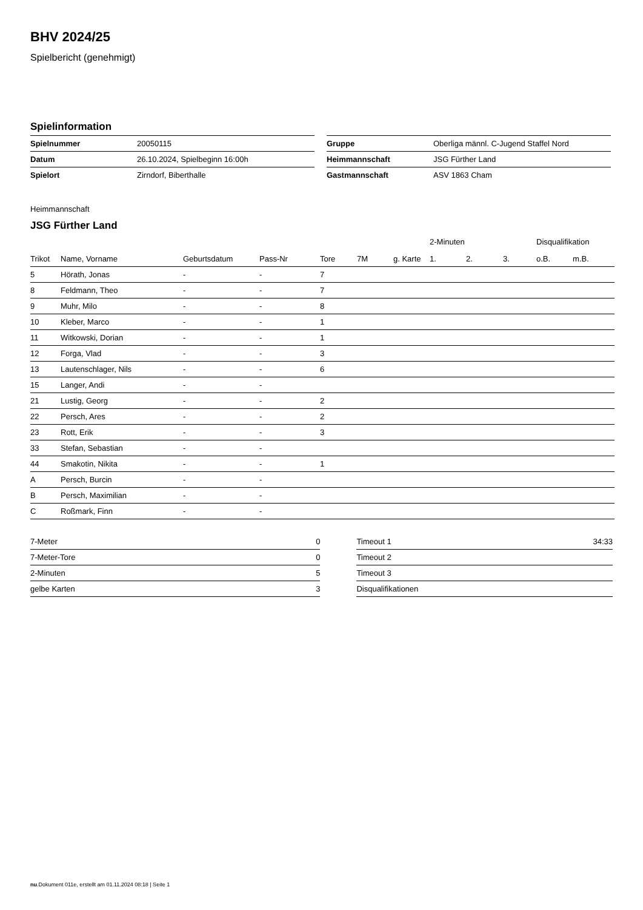BHV 2024/25
Spielbericht (genehmigt)
Spielinformation
| Spielnummer | 20050115 |
| Datum | 26.10.2024, Spielbeginn 16:00h |
| Spielort | Zirndorf, Biberthalle |
| Gruppe | Oberliga männl. C-Jugend Staffel Nord |
| Heimmannschaft | JSG Fürther Land |
| Gastmannschaft | ASV 1863 Cham |
Heimmannschaft
JSG Fürther Land
| | | | | | | | | 2-Minuten | | | Disqualifikation | |
| --- | --- | --- | --- | --- | --- | --- | --- | --- | --- | --- | --- | --- |
| Trikot | Name, Vorname | Geburtsdatum | Pass-Nr | Tore | 7M | g. Karte | | 1. | 2. | 3. | o.B. | m.B. |
| 5 | Hörath, Jonas | - | - | 7 | | | | | | | | |
| 8 | Feldmann, Theo | - | - | 7 | | | | | | | | |
| 9 | Muhr, Milo | - | - | 8 | | | | | | | | |
| 10 | Kleber, Marco | - | - | 1 | | | | | | | | |
| 11 | Witkowski, Dorian | - | - | 1 | | | | | | | | |
| 12 | Forga, Vlad | - | - | 3 | | | | | | | | |
| 13 | Lautenschlager, Nils | - | - | 6 | | | | | | | | |
| 15 | Langer, Andi | - | - | | | | | | | | | |
| 21 | Lustig, Georg | - | - | 2 | | | | | | | | |
| 22 | Persch, Ares | - | - | 2 | | | | | | | | |
| 23 | Rott, Erik | - | - | 3 | | | | | | | | |
| 33 | Stefan, Sebastian | - | - | | | | | | | | | |
| 44 | Smakotin, Nikita | - | - | 1 | | | | | | | | |
| A | Persch, Burcin | - | - | | | | | | | | | |
| B | Persch, Maximilian | - | - | | | | | | | | | |
| C | Roßmark, Finn | - | - | | | | | | | | | |
| 7-Meter | 0 |
| 7-Meter-Tore | 0 |
| 2-Minuten | 5 |
| gelbe Karten | 3 |
| Timeout 1 | 34:33 |
| Timeout 2 | |
| Timeout 3 | |
| Disqualifikationen | |
nu.Dokument 011e, erstellt am 01.11.2024 08:18 | Seite 1